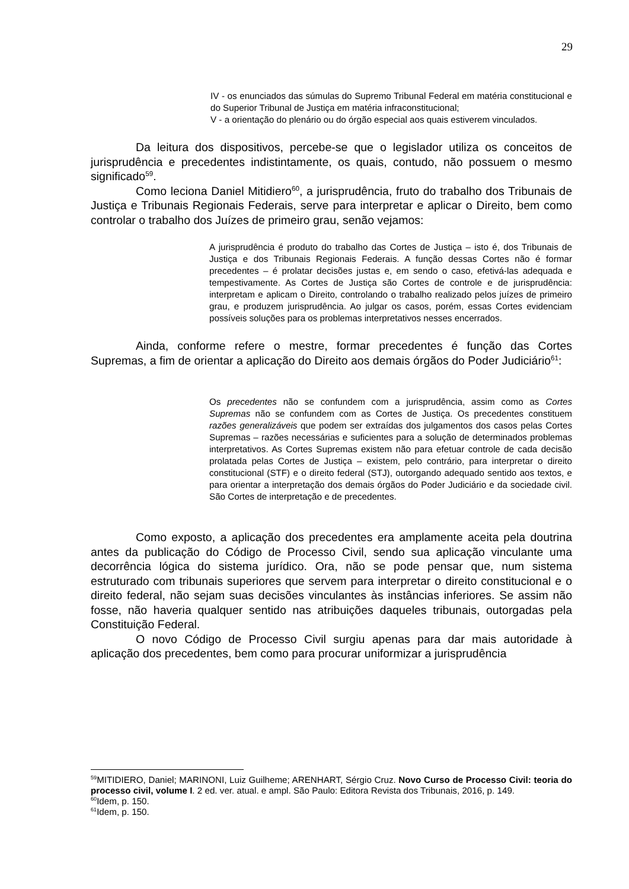29
IV - os enunciados das súmulas do Supremo Tribunal Federal em matéria constitucional e do Superior Tribunal de Justiça em matéria infraconstitucional;
V - a orientação do plenário ou do órgão especial aos quais estiverem vinculados.
Da leitura dos dispositivos, percebe-se que o legislador utiliza os conceitos de jurisprudência e precedentes indistintamente, os quais, contudo, não possuem o mesmo significado<sup>59</sup>.
Como leciona Daniel Mitidiero<sup>60</sup>, a jurisprudência, fruto do trabalho dos Tribunais de Justiça e Tribunais Regionais Federais, serve para interpretar e aplicar o Direito, bem como controlar o trabalho dos Juízes de primeiro grau, senão vejamos:
A jurisprudência é produto do trabalho das Cortes de Justiça – isto é, dos Tribunais de Justiça e dos Tribunais Regionais Federais. A função dessas Cortes não é formar precedentes – é prolatar decisões justas e, em sendo o caso, efetivá-las adequada e tempestivamente. As Cortes de Justiça são Cortes de controle e de jurisprudência: interpretam e aplicam o Direito, controlando o trabalho realizado pelos juízes de primeiro grau, e produzem jurisprudência. Ao julgar os casos, porém, essas Cortes evidenciam possíveis soluções para os problemas interpretativos nesses encerrados.
Ainda, conforme refere o mestre, formar precedentes é função das Cortes Supremas, a fim de orientar a aplicação do Direito aos demais órgãos do Poder Judiciário<sup>61</sup>:
Os precedentes não se confundem com a jurisprudência, assim como as Cortes Supremas não se confundem com as Cortes de Justiça. Os precedentes constituem razões generalizáveis que podem ser extraídas dos julgamentos dos casos pelas Cortes Supremas – razões necessárias e suficientes para a solução de determinados problemas interpretativos. As Cortes Supremas existem não para efetuar controle de cada decisão prolatada pelas Cortes de Justiça – existem, pelo contrário, para interpretar o direito constitucional (STF) e o direito federal (STJ), outorgando adequado sentido aos textos, e para orientar a interpretação dos demais órgãos do Poder Judiciário e da sociedade civil. São Cortes de interpretação e de precedentes.
Como exposto, a aplicação dos precedentes era amplamente aceita pela doutrina antes da publicação do Código de Processo Civil, sendo sua aplicação vinculante uma decorrência lógica do sistema jurídico. Ora, não se pode pensar que, num sistema estruturado com tribunais superiores que servem para interpretar o direito constitucional e o direito federal, não sejam suas decisões vinculantes às instâncias inferiores. Se assim não fosse, não haveria qualquer sentido nas atribuições daqueles tribunais, outorgadas pela Constituição Federal.
O novo Código de Processo Civil surgiu apenas para dar mais autoridade à aplicação dos precedentes, bem como para procurar uniformizar a jurisprudência
<sup>59</sup> MITIDIERO, Daniel; MARINONI, Luiz Guilheme; ARENHART, Sérgio Cruz. Novo Curso de Processo Civil: teoria do processo civil, volume I. 2 ed. ver. atual. e ampl. São Paulo: Editora Revista dos Tribunais, 2016, p. 149.
<sup>60</sup> Idem, p. 150.
<sup>61</sup> Idem, p. 150.